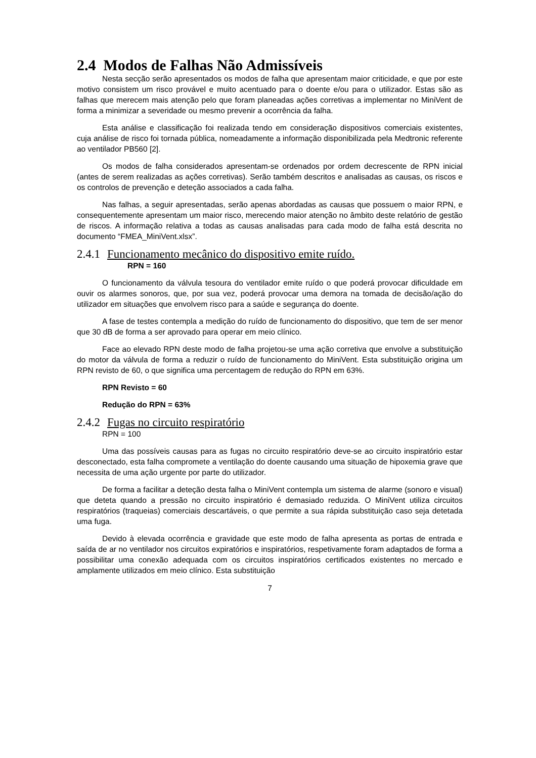2.4 Modos de Falhas Não Admissíveis
Nesta secção serão apresentados os modos de falha que apresentam maior criticidade, e que por este motivo consistem um risco provável e muito acentuado para o doente e/ou para o utilizador. Estas são as falhas que merecem mais atenção pelo que foram planeadas ações corretivas a implementar no MiniVent de forma a minimizar a severidade ou mesmo prevenir a ocorrência da falha.
Esta análise e classificação foi realizada tendo em consideração dispositivos comerciais existentes, cuja análise de risco foi tornada pública, nomeadamente a informação disponibilizada pela Medtronic referente ao ventilador PB560 [2].
Os modos de falha considerados apresentam-se ordenados por ordem decrescente de RPN inicial (antes de serem realizadas as ações corretivas). Serão também descritos e analisadas as causas, os riscos e os controlos de prevenção e deteção associados a cada falha.
Nas falhas, a seguir apresentadas, serão apenas abordadas as causas que possuem o maior RPN, e consequentemente apresentam um maior risco, merecendo maior atenção no âmbito deste relatório de gestão de riscos. A informação relativa a todas as causas analisadas para cada modo de falha está descrita no documento “FMEA_MiniVent.xlsx”.
2.4.1 Funcionamento mecânico do dispositivo emite ruído.
RPN = 160
O funcionamento da válvula tesoura do ventilador emite ruído o que poderá provocar dificuldade em ouvir os alarmes sonoros, que, por sua vez, poderá provocar uma demora na tomada de decisão/ação do utilizador em situações que envolvem risco para a saúde e segurança do doente.
A fase de testes contempla a medição do ruído de funcionamento do dispositivo, que tem de ser menor que 30 dB de forma a ser aprovado para operar em meio clínico.
Face ao elevado RPN deste modo de falha projetou-se uma ação corretiva que envolve a substituição do motor da válvula de forma a reduzir o ruído de funcionamento do MiniVent. Esta substituição origina um RPN revisto de 60, o que significa uma percentagem de redução do RPN em 63%.
RPN Revisto = 60
Redução do RPN = 63%
2.4.2 Fugas no circuito respiratório
RPN = 100
Uma das possíveis causas para as fugas no circuito respiratório deve-se ao circuito inspiratório estar desconectado, esta falha compromete a ventilação do doente causando uma situação de hipoxemia grave que necessita de uma ação urgente por parte do utilizador.
De forma a facilitar a deteção desta falha o MiniVent contempla um sistema de alarme (sonoro e visual) que deteta quando a pressão no circuito inspiratório é demasiado reduzida. O MiniVent utiliza circuitos respiratórios (traqueias) comerciais descartáveis, o que permite a sua rápida substituição caso seja detetada uma fuga.
Devido à elevada ocorrência e gravidade que este modo de falha apresenta as portas de entrada e saída de ar no ventilador nos circuitos expiratórios e inspiratórios, respetivamente foram adaptados de forma a possibilitar uma conexão adequada com os circuitos inspiratórios certificados existentes no mercado e amplamente utilizados em meio clínico. Esta substituição
7